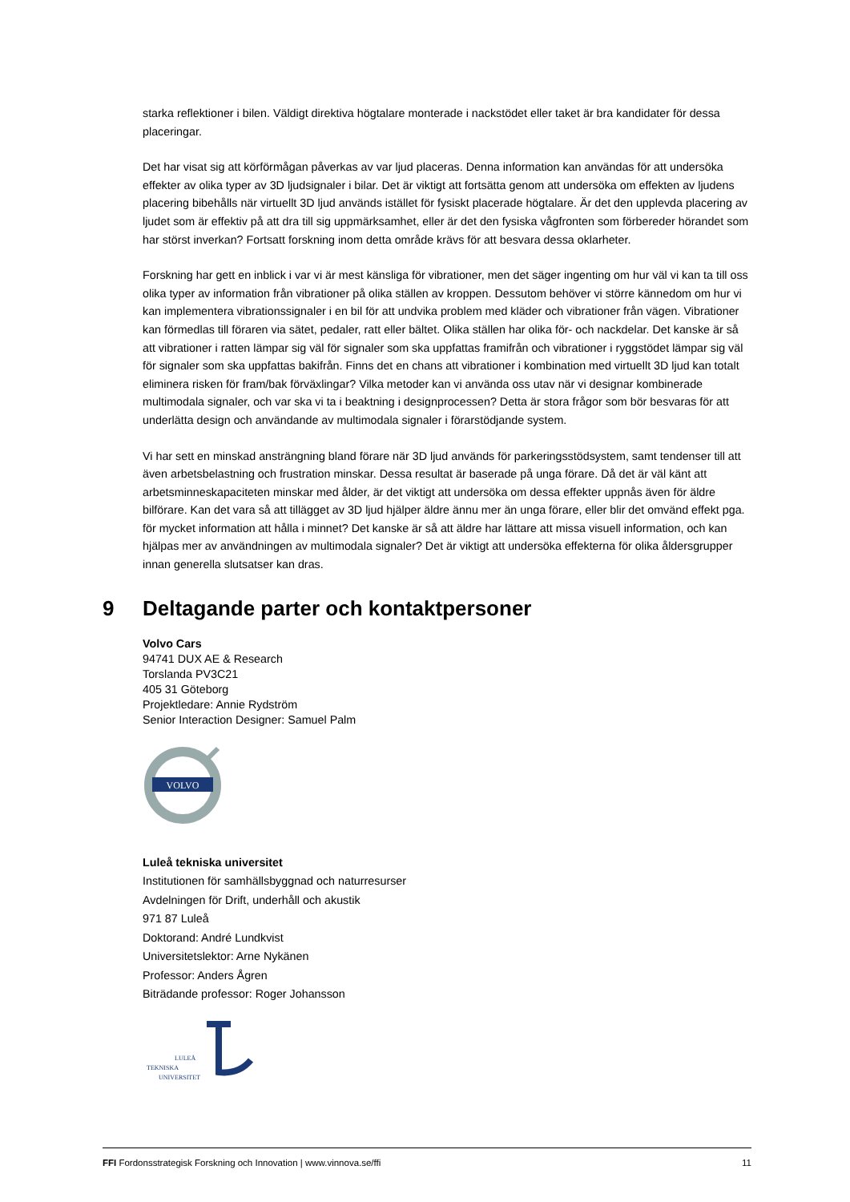starka reflektioner i bilen. Väldigt direktiva högtalare monterade i nackstödet eller taket är bra kandidater för dessa placeringar.
Det har visat sig att körförmågan påverkas av var ljud placeras. Denna information kan användas för att undersöka effekter av olika typer av 3D ljudsignaler i bilar. Det är viktigt att fortsätta genom att undersöka om effekten av ljudens placering bibehålls när virtuellt 3D ljud används istället för fysiskt placerade högtalare. Är det den upplevda placering av ljudet som är effektiv på att dra till sig uppmärksamhet, eller är det den fysiska vågfronten som förbereder hörandet som har störst inverkan? Fortsatt forskning inom detta område krävs för att besvara dessa oklarheter.
Forskning har gett en inblick i var vi är mest känsliga för vibrationer, men det säger ingenting om hur väl vi kan ta till oss olika typer av information från vibrationer på olika ställen av kroppen. Dessutom behöver vi större kännedom om hur vi kan implementera vibrationssignaler i en bil för att undvika problem med kläder och vibrationer från vägen. Vibrationer kan förmedlas till föraren via sätet, pedaler, ratt eller bältet. Olika ställen har olika för- och nackdelar. Det kanske är så att vibrationer i ratten lämpar sig väl för signaler som ska uppfattas framifrån och vibrationer i ryggstödet lämpar sig väl för signaler som ska uppfattas bakifrån. Finns det en chans att vibrationer i kombination med virtuellt 3D ljud kan totalt eliminera risken för fram/bak förväxlingar? Vilka metoder kan vi använda oss utav när vi designar kombinerade multimodala signaler, och var ska vi ta i beaktning i designprocessen? Detta är stora frågor som bör besvaras för att underlätta design och användande av multimodala signaler i förarstödjande system.
Vi har sett en minskad ansträngning bland förare när 3D ljud används för parkeringsstödsystem, samt tendenser till att även arbetsbelastning och frustration minskar. Dessa resultat är baserade på unga förare. Då det är väl känt att arbetsminneskapaciteten minskar med ålder, är det viktigt att undersöka om dessa effekter uppnås även för äldre bilförare. Kan det vara så att tillägget av 3D ljud hjälper äldre ännu mer än unga förare, eller blir det omvänd effekt pga. för mycket information att hålla i minnet? Det kanske är så att äldre har lättare att missa visuell information, och kan hjälpas mer av användningen av multimodala signaler? Det är viktigt att undersöka effekterna för olika åldersgrupper innan generella slutsatser kan dras.
9 Deltagande parter och kontaktpersoner
Volvo Cars
94741 DUX AE & Research
Torslanda PV3C21
405 31 Göteborg
Projektledare: Annie Rydström
Senior Interaction Designer: Samuel Palm
VOLVO
Luleå tekniska universitet
Institutionen för samhällsbyggnad och naturresurser
Avdelningen för Drift, underhåll och akustik
971 87 Luleå
Doktorand: André Lundkvist
Universitetslektor: Arne Nykänen
Professor: Anders Ågren
Biträdande professor: Roger Johansson
LULEÅ
TEKNISKA
UNIVERSITET
FFI Fordonsstrategisk Forskning och Innovation | www.vinnova.se/ffi 11